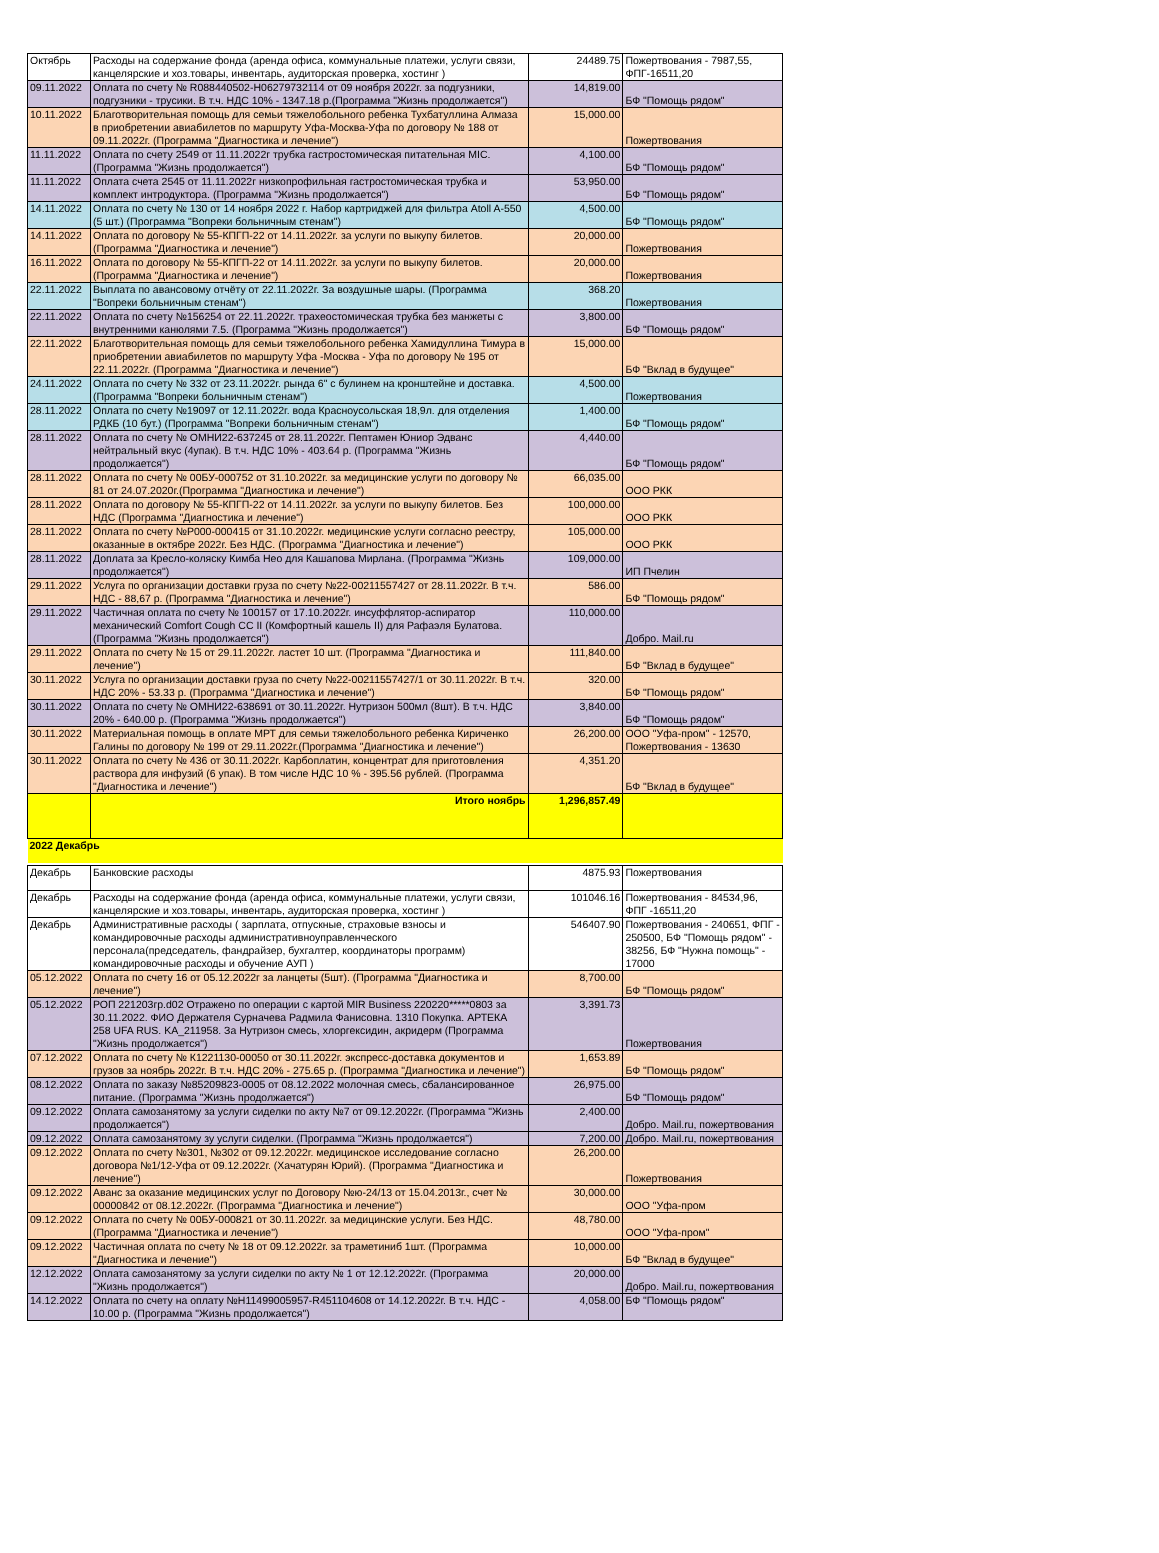| Октябрь | Расходы на содержание фонда (аренда офиса, коммунальные платежи, услуги связи, канцелярские и хоз.товары, инвентарь, аудиторская проверка, хостинг ) | 24489.75 | Пожертвования - 7987,55, ФПГ-16511,20 |
| 09.11.2022 | Оплата по счету № R088440502-H06279732114 от 09 ноября 2022г. за подгузники, подгузники - трусики. В т.ч. НДС 10% - 1347.18 р.(Программа "Жизнь продолжается") | 14,819.00 | БФ "Помощь рядом" |
| 10.11.2022 | Благотворительная помощь для семьи тяжелобольного ребенка Тухбатуллина Алмаза в приобретении авиабилетов по маршруту Уфа-Москва-Уфа по договору № 188 от 09.11.2022г. (Программа "Диагностика и лечение") | 15,000.00 | Пожертвования |
| 11.11.2022 | Оплата по счету 2549 от 11.11.2022г трубка гастростомическая питательная MIC. (Программа "Жизнь продолжается") | 4,100.00 | БФ "Помощь рядом" |
| 11.11.2022 | Оплата счета 2545 от 11.11.2022г низкопрофильная гастростомическая трубка и комплект интродуктора. (Программа "Жизнь продолжается") | 53,950.00 | БФ "Помощь рядом" |
| 14.11.2022 | Оплата по счету № 130 от 14 ноября 2022 г. Набор картриджей для фильтра Atoll A-550 (5 шт.) (Программа "Вопреки больничным стенам") | 4,500.00 | БФ "Помощь рядом" |
| 14.11.2022 | Оплата по договору № 55-КПГП-22 от 14.11.2022г. за услуги по выкупу билетов. (Программа "Диагностика и лечение") | 20,000.00 | Пожертвования |
| 16.11.2022 | Оплата по договору № 55-КПГП-22 от 14.11.2022г. за услуги по выкупу билетов. (Программа "Диагностика и лечение") | 20,000.00 | Пожертвования |
| 22.11.2022 | Выплата по авансовому отчёту от 22.11.2022г. За воздушные шары. (Программа "Вопреки больничным стенам") | 368.20 | Пожертвования |
| 22.11.2022 | Оплата по счету №156254 от 22.11.2022г. трахеостомическая трубка без манжеты с внутренними канюлями 7.5. (Программа "Жизнь продолжается") | 3,800.00 | БФ "Помощь рядом" |
| 22.11.2022 | Благотворительная помощь для семьи тяжелобольного ребенка Хамидуллина Тимура в приобретении авиабилетов по маршруту Уфа -Москва - Уфа по договору № 195 от 22.11.2022г. (Программа "Диагностика и лечение") | 15,000.00 | БФ "Вклад в будущее" |
| 24.11.2022 | Оплата по счету № 332 от 23.11.2022г. рында 6" с булинем на кронштейне и доставка. (Программа "Вопреки больничным стенам") | 4,500.00 | Пожертвования |
| 28.11.2022 | Оплата по счету №19097 от 12.11.2022г. вода Красноусольская 18,9л. для отделения РДКБ (10 бут.) (Программа "Вопреки больничным стенам") | 1,400.00 | БФ "Помощь рядом" |
| 28.11.2022 | Оплата по счету № ОМНИ22-637245 от 28.11.2022г. Пептамен Юниор Эдванс нейтральный вкус (4упак). В т.ч. НДС 10% - 403.64 р. (Программа "Жизнь продолжается") | 4,440.00 | БФ "Помощь рядом" |
| 28.11.2022 | Оплата по счету № 00БУ-000752 от 31.10.2022г. за медицинские услуги по договору № 81 от 24.07.2020г.(Программа "Диагностика и лечение") | 66,035.00 | ООО РКК |
| 28.11.2022 | Оплата по договору № 55-КПГП-22 от 14.11.2022г. за услуги по выкупу билетов. Без НДС (Программа "Диагностика и лечение") | 100,000.00 | ООО РКК |
| 28.11.2022 | Оплата по счету №Р000-000415 от 31.10.2022г. медицинские услуги согласно реестру, оказанные в октябре 2022г. Без НДС. (Программа "Диагностика и лечение") | 105,000.00 | ООО РКК |
| 28.11.2022 | Доплата за Кресло-коляску Кимба Нео для Кашапова Мирлана. (Программа "Жизнь продолжается") | 109,000.00 | ИП Пчелин |
| 29.11.2022 | Услуга по организации доставки груза по счету №22-00211557427 от 28.11.2022г. В т.ч. НДС - 88,67 р. (Программа "Диагностика и лечение") | 586.00 | БФ "Помощь рядом" |
| 29.11.2022 | Частичная оплата по счету № 100157 от 17.10.2022г. инсуффлятор-аспиратор механический Comfort Cough CC II (Комфортный кашель II) для Рафаэля Булатова. (Программа "Жизнь продолжается") | 110,000.00 | Добро. Mail.ru |
| 29.11.2022 | Оплата по счету № 15 от 29.11.2022г. ластет 10 шт. (Программа "Диагностика и лечение") | 111,840.00 | БФ "Вклад в будущее" |
| 30.11.2022 | Услуга по организации доставки груза по счету №22-00211557427/1 от 30.11.2022г. В т.ч. НДС 20% - 53.33 р. (Программа "Диагностика и лечение") | 320.00 | БФ "Помощь рядом" |
| 30.11.2022 | Оплата по счету № ОМНИ22-638691 от 30.11.2022г. Нутризон 500мл (8шт). В т.ч. НДС 20% - 640.00 р. (Программа "Жизнь продолжается") | 3,840.00 | БФ "Помощь рядом" |
| 30.11.2022 | Материальная помощь в оплате МРТ для семьи тяжелобольного ребенка Кириченко Галины по договору № 199 от 29.11.2022г.(Программа "Диагностика и лечение") | 26,200.00 | ООО "Уфа-пром" - 12570, Пожертвования - 13630 |
| 30.11.2022 | Оплата по счету № 436 от 30.11.2022г. Карбоплатин, концентрат для приготовления раствора для инфузий (6 упак). В том числе НДС 10 % - 395.56 рублей. (Программа "Диагностика и лечение") | 4,351.20 | БФ "Вклад в будущее" |
| | Итого ноябрь | 1,296,857.49 | |
| 2022 Декабрь | | | |
| Декабрь | Банковские расходы | 4875.93 | Пожертвования |
| Декабрь | Расходы на содержание фонда (аренда офиса, коммунальные платежи, услуги связи, канцелярские и хоз.товары, инвентарь, аудиторская проверка, хостинг ) | 101046.16 | Пожертвования - 84534,96, ФПГ -16511,20 |
| Декабрь | Административные расходы ( зарплата, отпускные, страховые взносы и командировочные расходы административноуправленческого персонала(председатель, фандрайзер, бухгалтер, координаторы программ) командировочные расходы и обучение АУП ) | 546407.90 | Пожертвования - 240651, ФПГ - 250500, БФ "Помощь рядом" - 38256, БФ "Нужна помощь" - 17000 |
| 05.12.2022 | Оплата по счету 16 от 05.12.2022г за ланцеты (5шт). (Программа "Диагностика и лечение") | 8,700.00 | БФ "Помощь рядом" |
| 05.12.2022 | РОП 221203гр.d02 Отражено по операции с картой MIR Business 220220*****0803 за 30.11.2022. ФИО Держателя Сурначева Радмила Фанисовна. 1310 Покупка. АРТЕКА 258 UFA RUS. KA_211958. За Нутризон смесь, хлоргексидин, акридерм (Программа "Жизнь продолжается") | 3,391.73 | Пожертвования |
| 07.12.2022 | Оплата по счету № К1221130-00050 от 30.11.2022г. экспресс-доставка документов и грузов за ноябрь 2022г. В т.ч. НДС 20% - 275.65 р. (Программа "Диагностика и лечение") | 1,653.89 | БФ "Помощь рядом" |
| 08.12.2022 | Оплата по заказу №85209823-0005 от 08.12.2022 молочная смесь, сбалансированное питание. (Программа "Жизнь продолжается") | 26,975.00 | БФ "Помощь рядом" |
| 09.12.2022 | Оплата самозанятому за услуги сиделки по акту №7 от 09.12.2022г. (Программа "Жизнь продолжается") | 2,400.00 | Добро. Mail.ru, пожертвования |
| 09.12.2022 | Оплата самозанятому зу услуги сиделки. (Программа "Жизнь продолжается") | 7,200.00 | Добро. Mail.ru, пожертвования |
| 09.12.2022 | Оплата по счету №301, №302 от 09.12.2022г. медицинское исследование согласно договора №1/12-Уфа от 09.12.2022г. (Хачатурян Юрий). (Программа "Диагностика и лечение") | 26,200.00 | Пожертвования |
| 09.12.2022 | Аванс за оказание медицинских услуг по Договору №ю-24/13 от 15.04.2013г., счет № 00000842 от 08.12.2022г. (Программа "Диагностика и лечение") | 30,000.00 | ООО "Уфа-пром |
| 09.12.2022 | Оплата по счету № 00БУ-000821 от 30.11.2022г. за медицинские услуги. Без НДС. (Программа "Диагностика и лечение") | 48,780.00 | ООО "Уфа-пром" |
| 09.12.2022 | Частичная оплата по счету № 18 от 09.12.2022г. за траметиниб 1шт. (Программа "Диагностика и лечение") | 10,000.00 | БФ "Вклад в будущее" |
| 12.12.2022 | Оплата самозанятому за услуги сиделки по акту № 1 от 12.12.2022г. (Программа "Жизнь продолжается") | 20,000.00 | Добро. Mail.ru, пожертвования |
| 14.12.2022 | Оплата по счету на оплату №Н11499005957-R451104608 от 14.12.2022г. В т.ч. НДС - 10.00 р. (Программа "Жизнь продолжается") | 4,058.00 | БФ "Помощь рядом" |